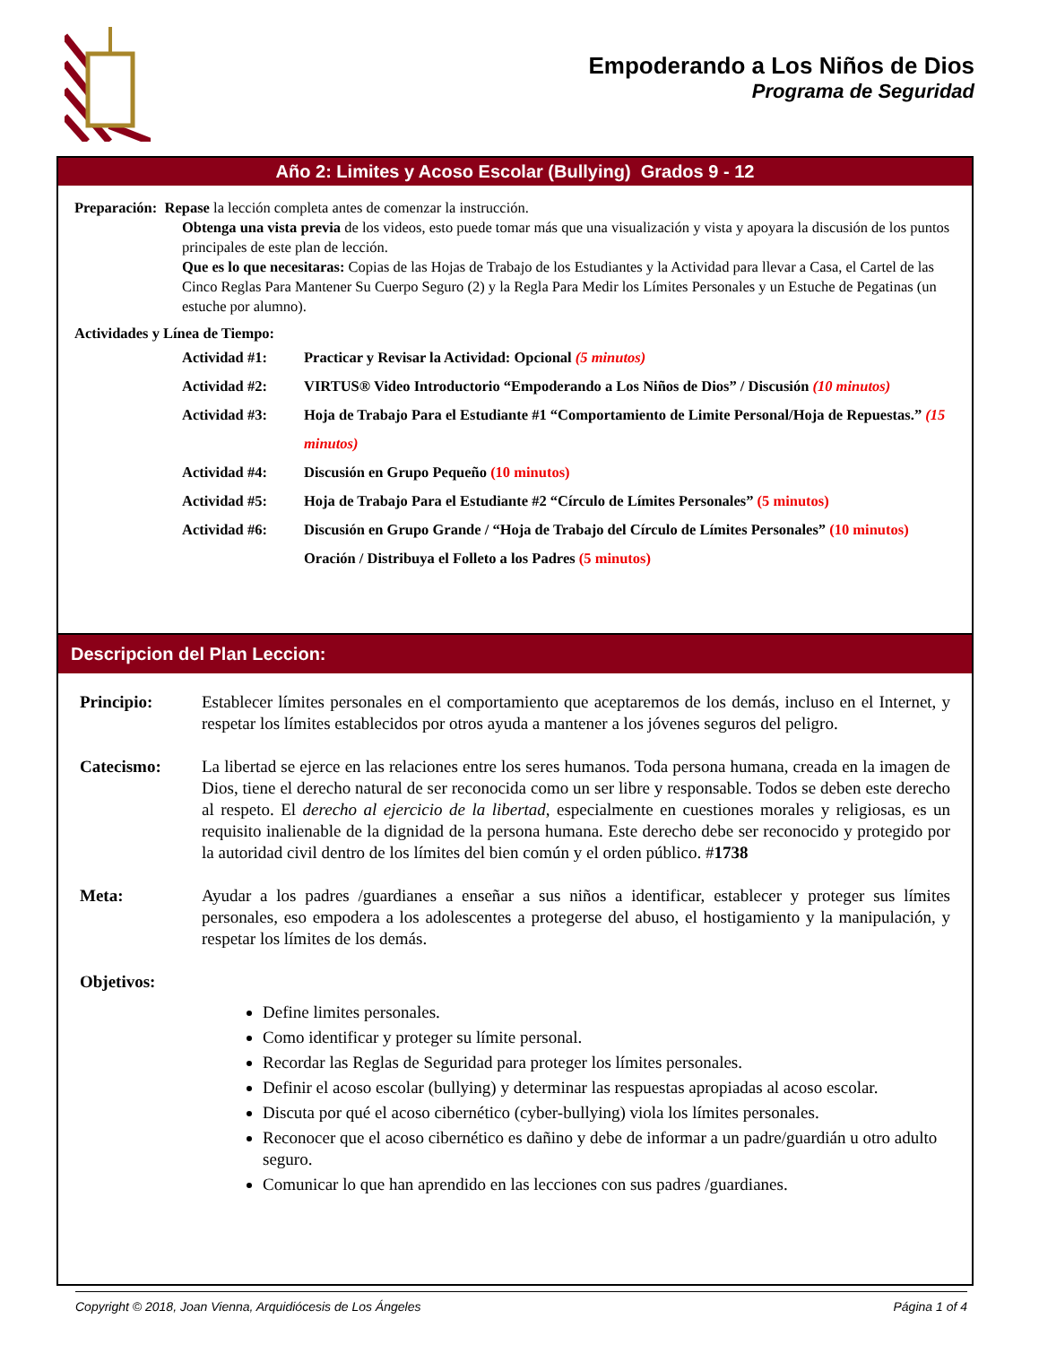Empoderando a Los Niños de Dios
Programa de Seguridad
Año 2: Limites y Acoso Escolar (Bullying) Grados 9 - 12
Preparación: Repase la lección completa antes de comenzar la instrucción.
Obtenga una vista previa de los videos, esto puede tomar más que una visualización y vista y apoyara la discusión de los puntos principales de este plan de lección.
Que es lo que necesitaras: Copias de las Hojas de Trabajo de los Estudiantes y la Actividad para llevar a Casa, el Cartel de las Cinco Reglas Para Mantener Su Cuerpo Seguro (2) y la Regla Para Medir los Límites Personales y un Estuche de Pegatinas (un estuche por alumno).
Actividades y Línea de Tiempo:
Actividad #1: Practicar y Revisar la Actividad: Opcional (5 minutos)
Actividad #2: VIRTUS® Video Introductorio “Empoderando a Los Niños de Dios” / Discusión (10 minutos)
Actividad #3: Hoja de Trabajo Para el Estudiante #1 “Comportamiento de Limite Personal/Hoja de Repuestas.” (15 minutos)
Actividad #4: Discusión en Grupo Pequeño (10 minutos)
Actividad #5: Hoja de Trabajo Para el Estudiante #2 “Círculo de Límites Personales” (5 minutos)
Actividad #6: Discusión en Grupo Grande / “Hoja de Trabajo del Círculo de Límites Personales” (10 minutos)
Oración / Distribuya el Folleto a los Padres (5 minutos)
Descripcion del Plan Leccion:
Principio: Establecer límites personales en el comportamiento que aceptaremos de los demás, incluso en el Internet, y respetar los límites establecidos por otros ayuda a mantener a los jóvenes seguros del peligro.
Catecismo: La libertad se ejerce en las relaciones entre los seres humanos. Toda persona humana, creada en la imagen de Dios, tiene el derecho natural de ser reconocida como un ser libre y responsable. Todos se deben este derecho al respeto. El derecho al ejercicio de la libertad, especialmente en cuestiones morales y religiosas, es un requisito inalienable de la dignidad de la persona humana. Este derecho debe ser reconocido y protegido por la autoridad civil dentro de los límites del bien común y el orden público. #1738
Meta: Ayudar a los padres /guardianes a enseñar a sus niños a identificar, establecer y proteger sus límites personales, eso empodera a los adolescentes a protegerse del abuso, el hostigamiento y la manipulación, y respetar los límites de los demás.
Objetivos:
Define limites personales.
Como identificar y proteger su límite personal.
Recordar las Reglas de Seguridad para proteger los límites personales.
Definir el acoso escolar (bullying) y determinar las respuestas apropiadas al acoso escolar.
Discuta por qué el acoso cibernético (cyber-bullying) viola los límites personales.
Reconocer que el acoso cibernético es dañino y debe de informar a un padre/guardián u otro adulto seguro.
Comunicar lo que han aprendido en las lecciones con sus padres /guardianes.
Copyright © 2018, Joan Vienna, Arquidiócesis de Los Ángeles Página 1 of 4